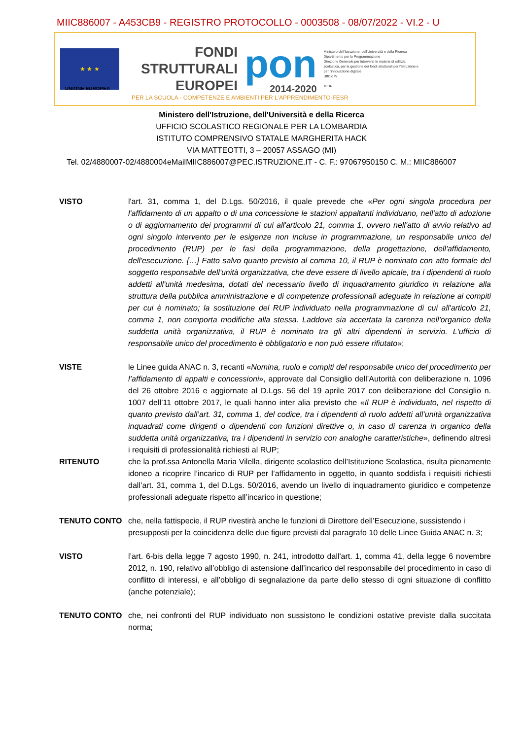MIIC886007 - A453CB9 - REGISTRO PROTOCOLLO - 0003508 - 08/07/2022 - VI.2 - U
★ ★ ★
FONDI
STRUTTURALI
EUROPEI
pon
2014-2020
Ministero dell'Istruzione, dell'Università e della Ricerca
Dipartimento per la Programmazione
Direzione Generale per interventi in materia di edilizia scolastica, per la gestione dei fondi strutturali per l'istruzione e per l'innovazione digitale
Ufficio IV
MIUR
UNIONE EUROPEA
PER LA SCUOLA - COMPETENZE E AMBIENTI PER L'APPRENDIMENTO-FESR
Ministero dell'Istruzione, dell'Università e della Ricerca
UFFICIO SCOLASTICO REGIONALE PER LA LOMBARDIA
ISTITUTO COMPRENSIVO STATALE MARGHERITA HACK
VIA MATTEOTTI, 3 – 20057 ASSAGO (MI)
Tel. 02/4880007-02/4880004eMailMIIC886007@PEC.ISTRUZIONE.IT - C. F.: 97067950150 C. M.: MIIC886007
VISTO l'art. 31, comma 1, del D.Lgs. 50/2016, il quale prevede che «Per ogni singola procedura per l'affidamento di un appalto o di una concessione le stazioni appaltanti individuano, nell'atto di adozione o di aggiornamento dei programmi di cui all'articolo 21, comma 1, ovvero nell'atto di avvio relativo ad ogni singolo intervento per le esigenze non incluse in programmazione, un responsabile unico del procedimento (RUP) per le fasi della programmazione, della progettazione, dell'affidamento, dell'esecuzione. […] Fatto salvo quanto previsto al comma 10, il RUP è nominato con atto formale del soggetto responsabile dell'unità organizzativa, che deve essere di livello apicale, tra i dipendenti di ruolo addetti all'unità medesima, dotati del necessario livello di inquadramento giuridico in relazione alla struttura della pubblica amministrazione e di competenze professionali adeguate in relazione ai compiti per cui è nominato; la sostituzione del RUP individuato nella programmazione di cui all'articolo 21, comma 1, non comporta modifiche alla stessa. Laddove sia accertata la carenza nell'organico della suddetta unità organizzativa, il RUP è nominato tra gli altri dipendenti in servizio. L'ufficio di responsabile unico del procedimento è obbligatorio e non può essere rifiutato»;
VISTE le Linee guida ANAC n. 3, recanti «Nomina, ruolo e compiti del responsabile unico del procedimento per l’affidamento di appalti e concessioni», approvate dal Consiglio dell’Autorità con deliberazione n. 1096 del 26 ottobre 2016 e aggiornate al D.Lgs. 56 del 19 aprile 2017 con deliberazione del Consiglio n. 1007 dell’11 ottobre 2017, le quali hanno inter alia previsto che «Il RUP è individuato, nel rispetto di quanto previsto dall’art. 31, comma 1, del codice, tra i dipendenti di ruolo addetti all’unità organizzativa inquadrati come dirigenti o dipendenti con funzioni direttive o, in caso di carenza in organico della suddetta unità organizzativa, tra i dipendenti in servizio con analoghe caratteristiche», definendo altresì i requisiti di professionalità richiesti al RUP;
RITENUTO che la prof.ssa Antonella Maria Vilella, dirigente scolastico dell’Istituzione Scolastica, risulta pienamente idoneo a ricoprire l’incarico di RUP per l’affidamento in oggetto, in quanto soddisfa i requisiti richiesti dall’art. 31, comma 1, del D.Lgs. 50/2016, avendo un livello di inquadramento giuridico e competenze professionali adeguate rispetto all’incarico in questione;
TENUTO CONTO che, nella fattispecie, il RUP rivestirà anche le funzioni di Direttore dell’Esecuzione, sussistendo i presupposti per la coincidenza delle due figure previsti dal paragrafo 10 delle Linee Guida ANAC n. 3;
VISTO l’art. 6-bis della legge 7 agosto 1990, n. 241, introdotto dall'art. 1, comma 41, della legge 6 novembre 2012, n. 190, relativo all’obbligo di astensione dall’incarico del responsabile del procedimento in caso di conflitto di interessi, e all’obbligo di segnalazione da parte dello stesso di ogni situazione di conflitto (anche potenziale);
TENUTO CONTO che, nei confronti del RUP individuato non sussistono le condizioni ostative previste dalla succitata norma;